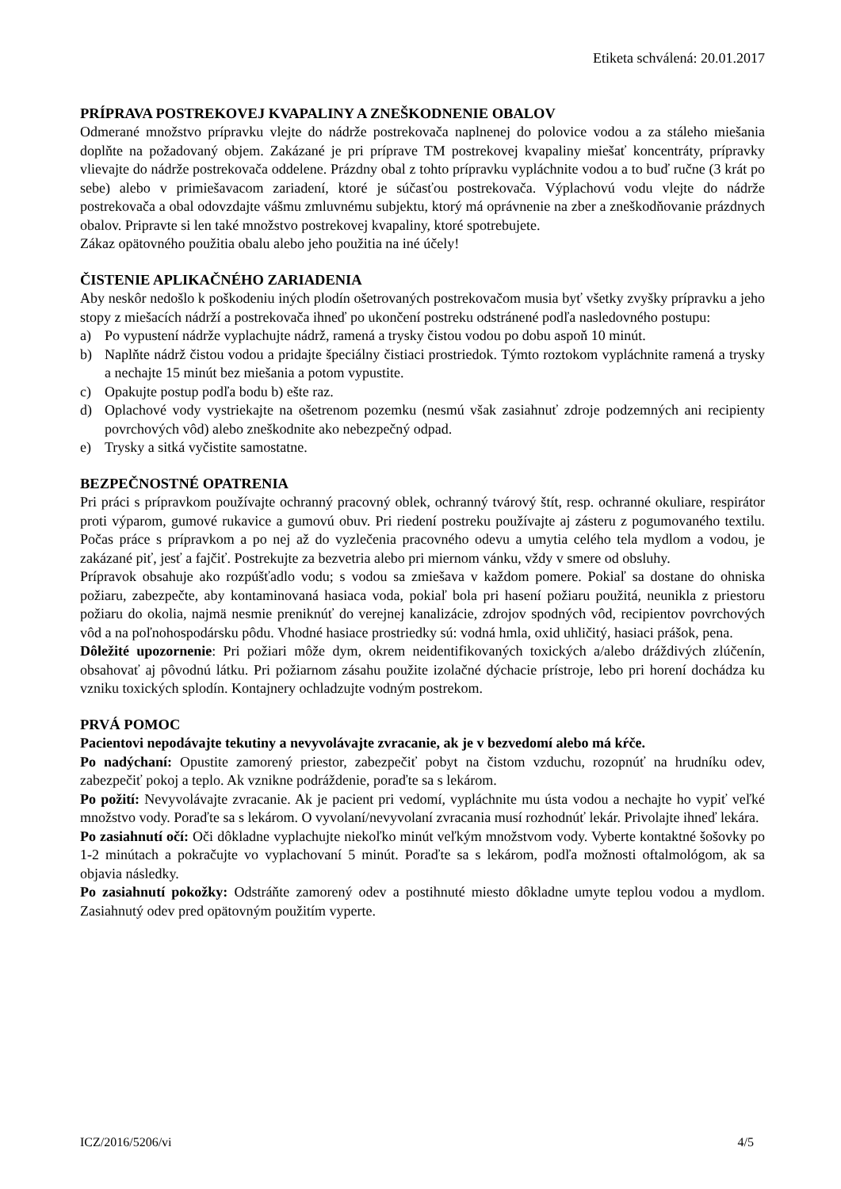Etiketa schválená: 20.01.2017
PRÍPRAVA POSTREKOVEJ KVAPALINY A ZNEŠKODNENIE OBALOV
Odmerané množstvo prípravku vlejte do nádrže postrekovača naplnenej do polovice vodou a za stáleho miešania doplňte na požadovaný objem. Zakázané je pri príprave TM postrekovej kvapaliny miešať koncentráty, prípravky vlievajte do nádrže postrekovača oddelene. Prázdny obal z tohto prípravku vypláchnite vodou a to buď ručne (3 krát po sebe) alebo v primiešavacom zariadení, ktoré je súčasťou postrekovača. Výplachovú vodu vlejte do nádrže postrekovača a obal odovzdajte vášmu zmluvnému subjektu, ktorý má oprávnenie na zber a zneškodňovanie prázdnych obalov. Pripravte si len také množstvo postrekovej kvapaliny, ktoré spotrebujete.
Zákaz opätovného použitia obalu alebo jeho použitia na iné účely!
ČISTENIE APLIKAČNÉHO ZARIADENIA
Aby neskôr nedošlo k poškodeniu iných plodín ošetrovaných postrekovačom musia byť všetky zvyšky prípravku a jeho stopy z miešacích nádrží a postrekovača ihneď po ukončení postreku odstránené podľa nasledovného postupu:
a) Po vypustení nádrže vyplachujte nádrž, ramená a trysky čistou vodou po dobu aspoň 10 minút.
b) Naplňte nádrž čistou vodou a pridajte špeciálny čistiaci prostriedok. Týmto roztokom vypláchnite ramená a trysky a nechajte 15 minút bez miešania a potom vypustite.
c) Opakujte postup podľa bodu b) ešte raz.
d) Oplachové vody vystriekajte na ošetrenom pozemku (nesmú však zasiahnuť zdroje podzemných ani recipienty povrchových vôd) alebo zneškodnite ako nebezpečný odpad.
e) Trysky a sitká vyčistite samostatne.
BEZPEČNOSTNÉ OPATRENIA
Pri práci s prípravkom používajte ochranný pracovný oblek, ochranný tvárový štít, resp. ochranné okuliare, respirátor proti výparom, gumové rukavice a gumovú obuv. Pri riedení postreku používajte aj zásteru z pogumovaného textilu. Počas práce s prípravkom a po nej až do vyzlečenia pracovného odevu a umytia celého tela mydlom a vodou, je zakázané piť, jesť a fajčiť. Postrekujte za bezvetria alebo pri miernom vánku, vždy v smere od obsluhy.
Prípravok obsahuje ako rozpúšťadlo vodu; s vodou sa zmiešava v každom pomere. Pokiaľ sa dostane do ohniska požiaru, zabezpečte, aby kontaminovaná hasiaca voda, pokiaľ bola pri hasení požiaru použitá, neunikla z priestoru požiaru do okolia, najmä nesmie preniknúť do verejnej kanalizácie, zdrojov spodných vôd, recipientov povrchových vôd a na poľnohospodársku pôdu. Vhodné hasiace prostriedky sú: vodná hmla, oxid uhličitý, hasiaci prášok, pena.
Dôležité upozornenie: Pri požiari môže dym, okrem neidentifikovaných toxických a/alebo dráždivých zlúčenín, obsahovať aj pôvodnú látku. Pri požiarnom zásahu použite izolačné dýchacie prístroje, lebo pri horení dochádza ku vzniku toxických splodín. Kontajnery ochladzujte vodným postrekom.
PRVÁ POMOC
Pacientovi nepodávajte tekutiny a nevyvolávajte zvracanie, ak je v bezvedomí alebo má kŕče.
Po nadýchaní: Opustite zamorený priestor, zabezpečiť pobyt na čistom vzduchu, rozopnúť na hrudníku odev, zabezpečiť pokoj a teplo. Ak vznikne podráždenie, poraďte sa s lekárom.
Po požití: Nevyvolávajte zvracanie. Ak je pacient pri vedomí, vypláchnite mu ústa vodou a nechajte ho vypiť veľké množstvo vody. Poraďte sa s lekárom. O vyvolaní/nevyvolaní zvracania musí rozhodnúť lekár. Privolajte ihneď lekára.
Po zasiahnutí očí: Oči dôkladne vyplachujte niekoľko minút veľkým množstvom vody. Vyberte kontaktné šošovky po 1-2 minútach a pokračujte vo vyplachovaní 5 minút. Poraďte sa s lekárom, podľa možnosti oftalmológom, ak sa objavia následky.
Po zasiahnutí pokožky: Odstráňte zamorený odev a postihnuté miesto dôkladne umyte teplou vodou a mydlom. Zasiahnutý odev pred opätovným použitím vyperte.
ICZ/2016/5206/vi 4/5